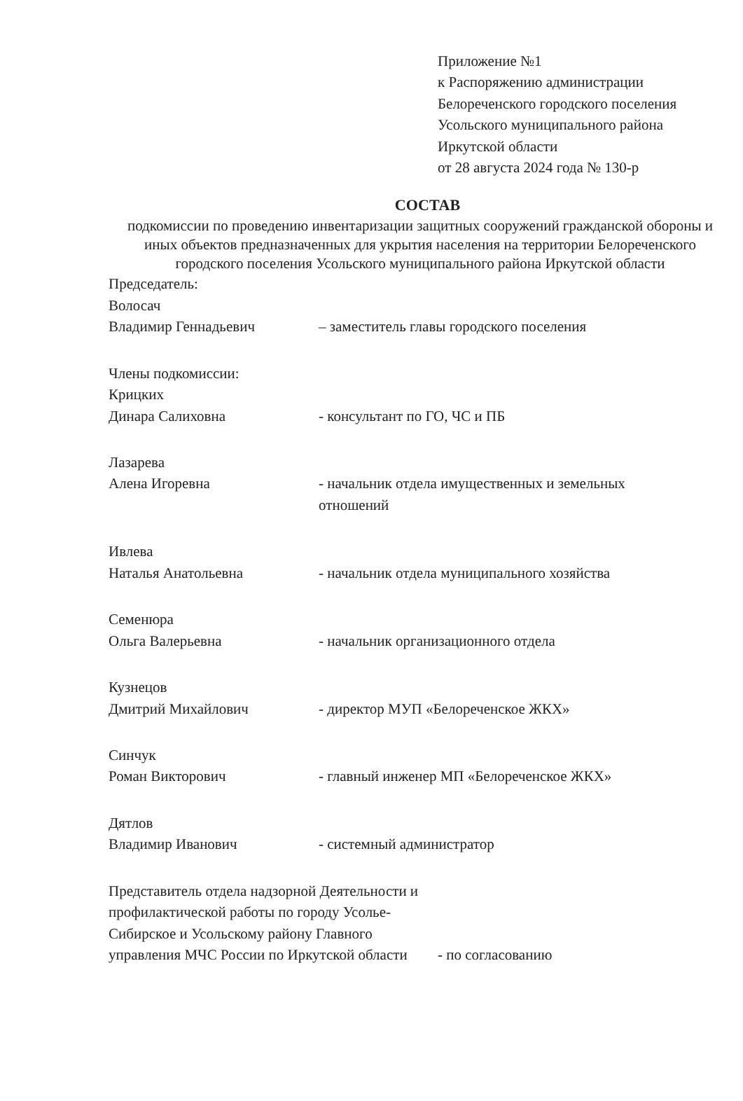Приложение №1
к Распоряжению администрации Белореченского городского поселения
Усольского муниципального района Иркутской области
от 28 августа 2024 года № 130-р
СОСТАВ
подкомиссии по проведению инвентаризации защитных сооружений гражданской обороны и иных объектов предназначенных для укрытия населения на территории Белореченского городского поселения Усольского муниципального района Иркутской области
Председатель:
Волосач
Владимир Геннадьевич
– заместитель главы городского поселения
Члены подкомиссии:
Крицких
Динара Салиховна
- консультант по ГО, ЧС и ПБ
Лазарева
Алена Игоревна
- начальник отдела имущественных и земельных отношений
Ивлева
Наталья Анатольевна
- начальник отдела муниципального хозяйства
Семенюра
Ольга Валерьевна
- начальник организационного отдела
Кузнецов
Дмитрий Михайлович
- директор МУП «Белореченское ЖКХ»
Синчук
Роман Викторович
- главный инженер МП «Белореченское ЖКХ»
Дятлов
Владимир Иванович
- системный администратор
Представитель отдела надзорной Деятельности и профилактической работы по городу Усолье-Сибирское и Усольскому району Главного управления МЧС России по Иркутской области
- по согласованию